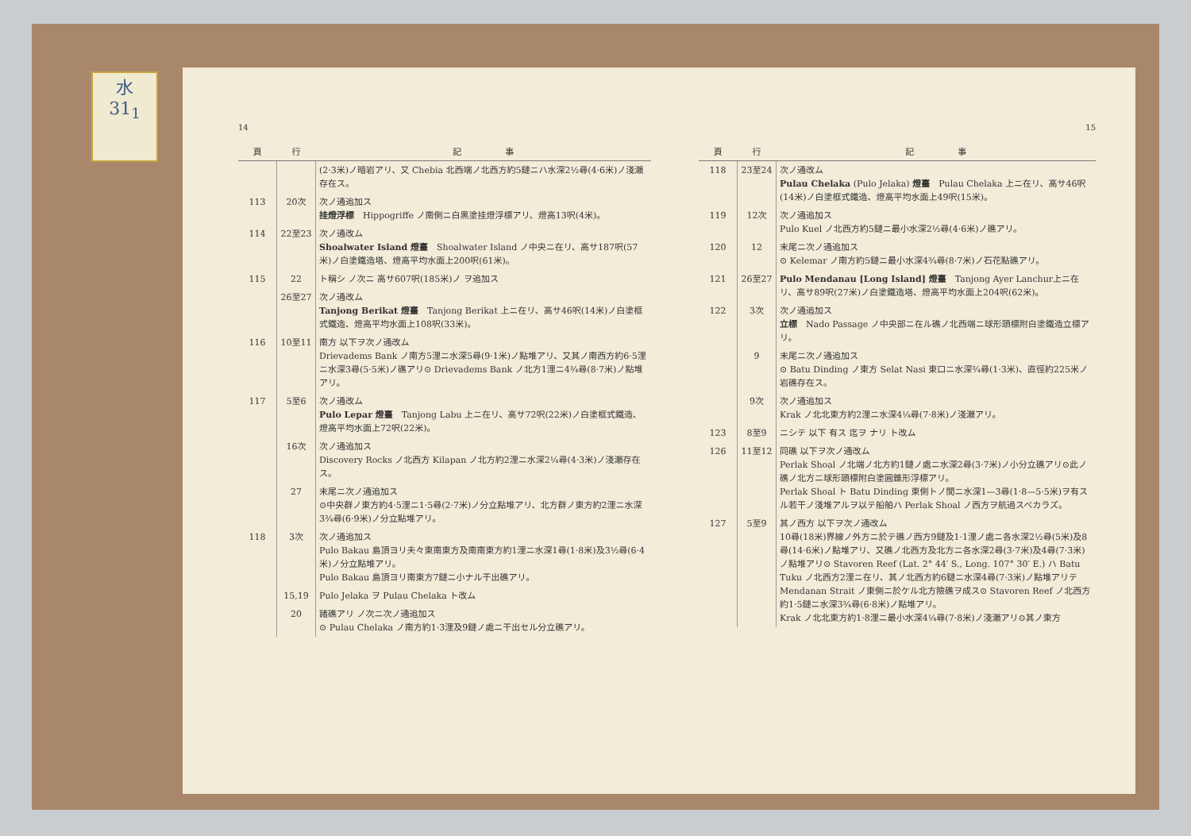水
31<sub>1</sub>
14
| 頁 | 行 | 記 事 |
| --- | --- | --- |
| | | (2·3米)ノ暗岩アリ、又 Chebia 北西端ノ北西方約5鏈ニハ水深2½尋(4·6米)ノ淺瀨存在ス。 |
| 113 | 20次 | 次ノ通追加ス 挂燈浮標 Hippogriffe ノ南側ニ白黑塗挂燈浮標アリ、燈高13呎(4米)。 |
| 114 | 22至23 | 次ノ通改ム Shoalwater Island 燈臺 Shoalwater Island ノ中央ニ在リ、高サ187呎(57米)ノ白塗鐵造塔、燈高平均水面上200呎(61米)。 |
| 115 | 22 | ト稱シ ノ次ニ 高サ607呎(185米)ノ ヲ追加ス |
| | 26至27 | 次ノ通改ム Tanjong Berikat 燈臺 Tanjong Berikat 上ニ在リ、高サ46呎(14米)ノ白塗框式鐵造、燈高平均水面上108呎(33米)。 |
| 116 | 10至11 | 南方 以下ヲ次ノ通改ム Drievadems Bank ノ南方5浬ニ水深5尋(9·1米)ノ點堆アリ、又其ノ南西方約6·5浬ニ水深3尋(5·5米)ノ礁アリ⊙ Drievadems Bank ノ北方1浬ニ4¾尋(8·7米)ノ點堆アリ。 |
| 117 | 5至6 | 次ノ通改ム Pulo Lepar 燈臺 Tanjong Labu 上ニ在リ、高サ72呎(22米)ノ白塗框式鐵造、燈高平均水面上72呎(22米)。 |
| | 16次 | 次ノ通追加ス Discovery Rocks ノ北西方 Kilapan ノ北方約2浬ニ水深2¼尋(4·3米)ノ淺瀨存在ス。 |
| | 27 | 末尾ニ次ノ通追加ス ⊙中央群ノ東方約4·5浬ニ1·5尋(2·7米)ノ分立點堆アリ、北方群ノ東方約2浬ニ水深3¾尋(6·9米)ノ分立點堆アリ。 |
| 118 | 3次 | 次ノ通追加ス Pulo Bakau 島頂ヨリ夫々東南東方及南南東方約1浬ニ水深1尋(1·8米)及3½尋(6·4米)ノ分立點堆アリ。 Pulo Bakau 島頂ヨリ南東方7鏈ニ小ナル干出礁アリ。 |
| | 15,19 | Pulo Jelaka ヲ Pulau Chelaka ト改ム |
| | 20 | 諸礁アリ ノ次ニ次ノ通追加ス ⊙ Pulau Chelaka ノ南方約1·3浬及9鏈ノ處ニ干出セル分立礁アリ。 |
15
| 頁 | 行 | 記 事 |
| --- | --- | --- |
| 118 | 23至24 | 次ノ通改ム Pulau Chelaka (Pulo Jelaka) 燈臺 Pulau Chelaka 上ニ在リ、高サ46呎(14米)ノ白塗框式鐵造、燈高平均水面上49呎(15米)。 |
| 119 | 12次 | 次ノ通追加ス Pulo Kuel ノ北西方約5鏈ニ最小水深2½尋(4·6米)ノ礁アリ。 |
| 120 | 12 | 末尾ニ次ノ通追加ス ⊙ Kelemar ノ南方約5鏈ニ最小水深4¾尋(8·7米)ノ石花點礁アリ。 |
| 121 | 26至27 | Pulo Mendanau [Long Island] 燈臺 Tanjong Ayer Lanchur上ニ在リ、高サ89呎(27米)ノ白塗鐵造塔、燈高平均水面上204呎(62米)。 |
| 122 | 3次 | 次ノ通追加ス 立標 Nado Passage ノ中央部ニ在ル礁ノ北西端ニ球形頭標附白塗鐵造立標アリ。 |
| | 9 | 末尾ニ次ノ通追加ス ⊙ Batu Dinding ノ東方 Selat Nasi 東口ニ水深¾尋(1·3米)、直徑約225米ノ岩礁存在ス。 |
| | 9次 | 次ノ通追加ス Krak ノ北北東方約2浬ニ水深4¼尋(7·8米)ノ淺瀨アリ。 |
| 123 | 8至9 | ニシテ 以下 有ス 迄ヲ ナリ ト改ム |
| 126 | 11至12 | 同礁 以下ヲ次ノ通改ム Perlak Shoal ノ北端ノ北方約1鏈ノ處ニ水深2尋(3·7米)ノ小分立礁アリ⊙此ノ礁ノ北方ニ球形頭標附白塗圓錐形浮標アリ。 Perlak Shoal ト Batu Dinding 東側トノ間ニ水深1—3尋(1·8—5·5米)ヲ有スル若干ノ淺堆アルヲ以テ船舶ハ Perlak Shoal ノ西方ヲ航過スベカラズ。 |
| 127 | 5至9 | 其ノ西方 以下ヲ次ノ通改ム 10尋(18米)界線ノ外方ニ於テ礁ノ西方9鏈及1·1浬ノ處ニ各水深2½尋(5米)及8尋(14·6米)ノ點堆アリ、又礁ノ北西方及北方ニ各水深2尋(3·7米)及4尋(7·3米)ノ點堆アリ⊙ Stavoren Reef (Lat. 2° 44′ S., Long. 107° 30′ E.) ハ Batu Tuku ノ北西方2浬ニ在リ、其ノ北西方約6鏈ニ水深4尋(7·3米)ノ點堆アリテ Mendanan Strait ノ東側ニ於ケル北方險礁ヲ成ス⊙ Stavoren Reef ノ北西方約1·5鏈ニ水深3¾尋(6·8米)ノ點堆アリ。 Krak ノ北北東方約1·8浬ニ最小水深4¼尋(7·8米)ノ淺瀨アリ⊙其ノ東方 |